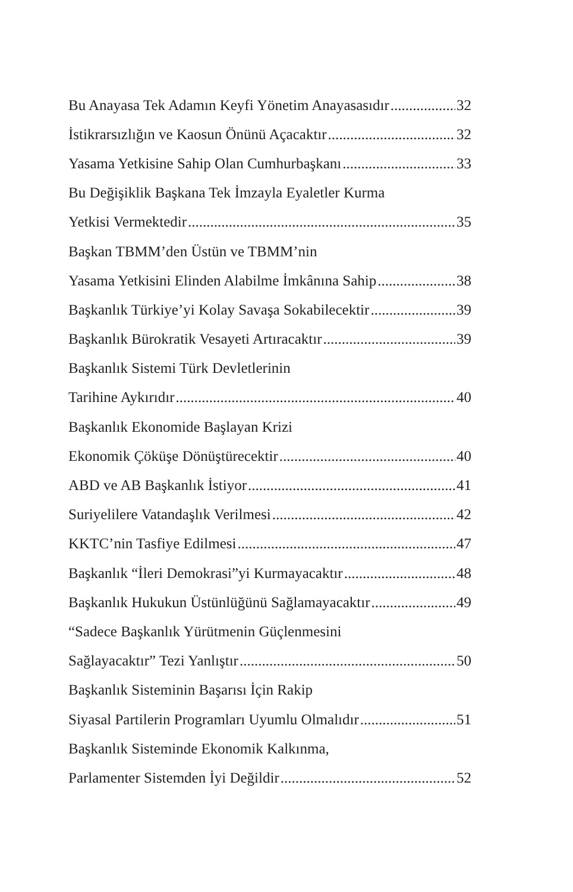Bu Anayasa Tek Adamın Keyfi Yönetim Anayasasıdır 32
İstikrarsızlığın ve Kaosun Önünü Açacaktır 32
Yasama Yetkisine Sahip Olan Cumhurbaşkanı 33
Bu Değişiklik Başkana Tek İmzayla Eyaletler Kurma
Yetkisi Vermektedir 35
Başkan TBMM’den Üstün ve TBMM’nin
Yasama Yetkisini Elinden Alabilme İmkânına Sahip 38
Başkanlık Türkiye’yi Kolay Savaşa Sokabilecektir 39
Başkanlık Bürokratik Vesayeti Artıracaktır 39
Başkanlık Sistemi Türk Devletlerinin
Tarihine Aykırıdır 40
Başkanlık Ekonomide Başlayan Krizi
Ekonomik Çöküşe Dönüştürecektir 40
ABD ve AB Başkanlık İstiyor 41
Suriyelilere Vatandaşlık Verilmesi 42
KKTC’nin Tasfiye Edilmesi 47
Başkanlık “İleri Demokrasi”yi Kurmayacaktır 48
Başkanlık Hukukun Üstünlüğünü Sağlamayacaktır 49
“Sadece Başkanlık Yürütmenin Güçlenmesini
Sağlayacaktır” Tezi Yanlıştır 50
Başkanlık Sisteminin Başarısı İçin Rakip
Siyasal Partilerin Programları Uyumlu Olmalıdır 51
Başkanlık Sisteminde Ekonomik Kalkınma,
Parlamenter Sistemden İyi Değildir 52